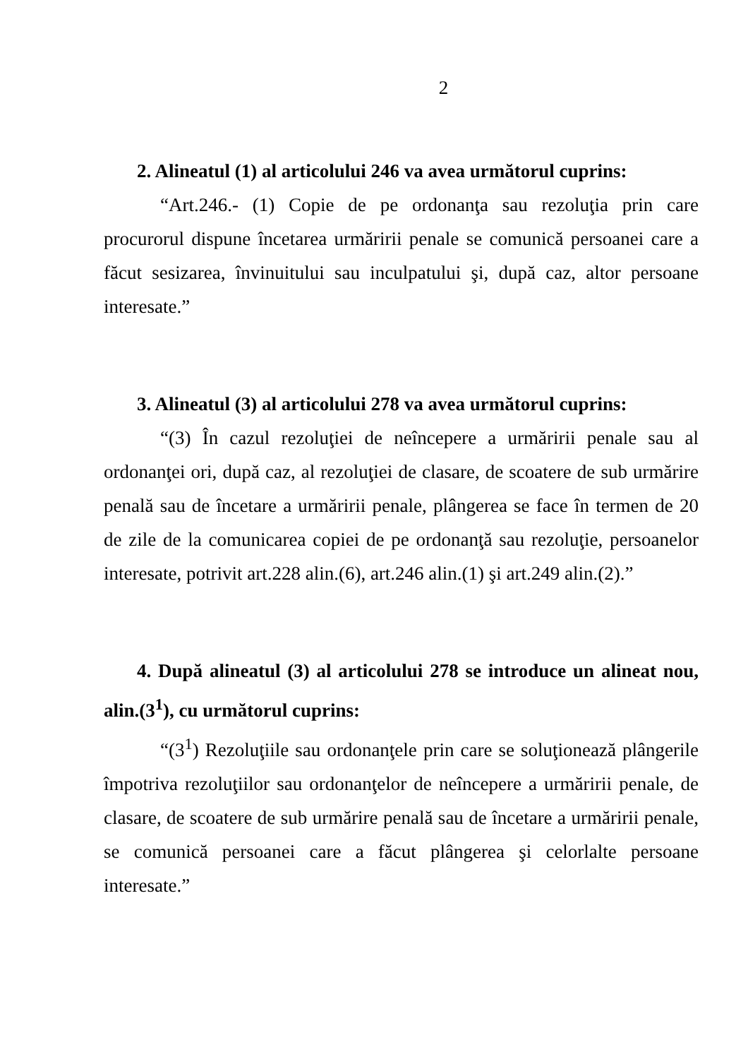2
2. Alineatul (1) al articolului 246 va avea următorul cuprins:
“Art.246.- (1) Copie de pe ordonanţa sau rezoluţia prin care procurorul dispune încetarea urmăririi penale se comunică persoanei care a făcut sesizarea, învinuitului sau inculpatului şi, după caz, altor persoane interesate.”
3. Alineatul (3) al articolului 278 va avea următorul cuprins:
“(3) În cazul rezoluţiei de neîncepere a urmăririi penale sau al ordonanţei ori, după caz, al rezoluţiei de clasare, de scoatere de sub urmărire penală sau de încetare a urmăririi penale, plângerea se face în termen de 20 de zile de la comunicarea copiei de pe ordonanţă sau rezoluţie, persoanelor interesate, potrivit art.228 alin.(6), art.246 alin.(1) şi art.249 alin.(2).”
4. După alineatul (3) al articolului 278 se introduce un alineat nou, alin.(3<sup>1</sup>), cu următorul cuprins:
“(3<sup>1</sup>) Rezoluţiile sau ordonanţele prin care se soluţionează plângerile împotriva rezoluţiilor sau ordonanţelor de neîncepere a urmăririi penale, de clasare, de scoatere de sub urmărire penală sau de încetare a urmăririi penale, se comunică persoanei care a făcut plângerea şi celorlalte persoane interesate.”